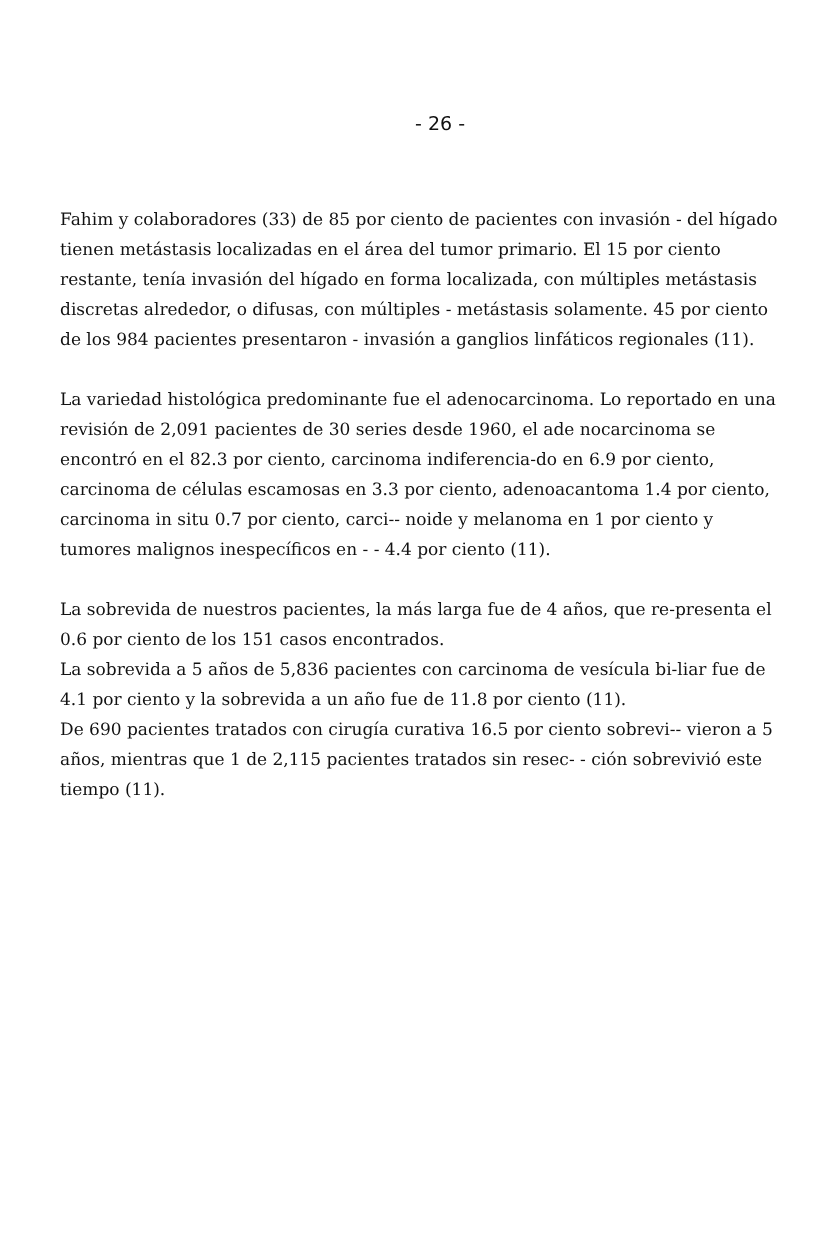- 26 -
Fahim y colaboradores (33) de 85 por ciento de pacientes con invasión - del hígado tienen metástasis localizadas en el área del tumor primario. El 15 por ciento restante, tenía invasión del hígado en forma localizada, con múltiples metástasis discretas alrededor, o difusas, con múltiples - metástasis solamente. 45 por ciento de los 984 pacientes presentaron - invasión a ganglios linfáticos regionales (11).
La variedad histológica predominante fue el adenocarcinoma. Lo reportado en una revisión de 2,091 pacientes de 30 series desde 1960, el ade nocarcinoma se encontró en el 82.3 por ciento, carcinoma indiferencia-do en 6.9 por ciento, carcinoma de células escamosas en 3.3 por ciento, adenoacantoma 1.4 por ciento, carcinoma in situ 0.7 por ciento, carci-- noide y melanoma en 1 por ciento y tumores malignos inespecíficos en - - 4.4 por ciento (11).
La sobrevida de nuestros pacientes, la más larga fue de 4 años, que re-presenta el 0.6 por ciento de los 151 casos encontrados.
La sobrevida a 5 años de 5,836 pacientes con carcinoma de vesícula bi-liar fue de 4.1 por ciento y la sobrevida a un año fue de 11.8 por ciento (11).
De 690 pacientes tratados con cirugía curativa 16.5 por ciento sobrevi-- vieron a 5 años, mientras que 1 de 2,115 pacientes tratados sin resec- - ción sobrevivió este tiempo (11).